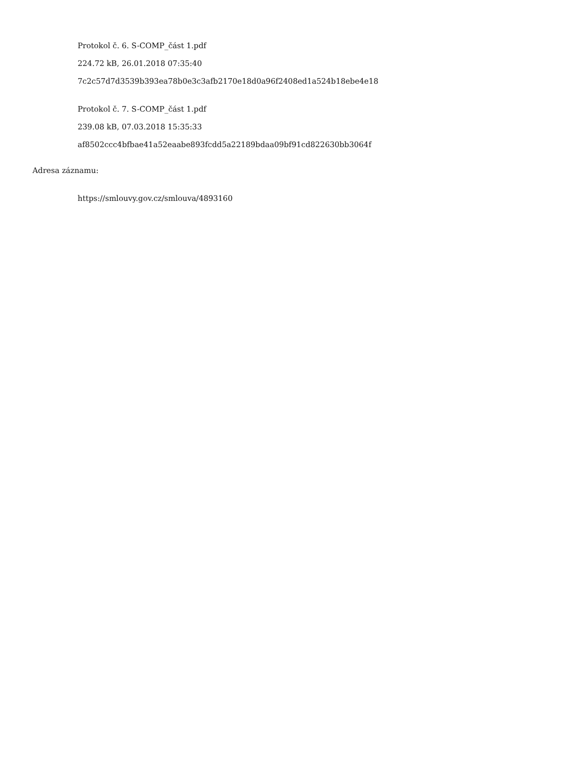Protokol č. 6. S-COMP_část 1.pdf
224.72 kB, 26.01.2018 07:35:40
7c2c57d7d3539b393ea78b0e3c3afb2170e18d0a96f2408ed1a524b18ebe4e18
Protokol č. 7. S-COMP_část 1.pdf
239.08 kB, 07.03.2018 15:35:33
af8502ccc4bfbae41a52eaabe893fcdd5a22189bdaa09bf91cd822630bb3064f
Adresa záznamu:
https://smlouvy.gov.cz/smlouva/4893160